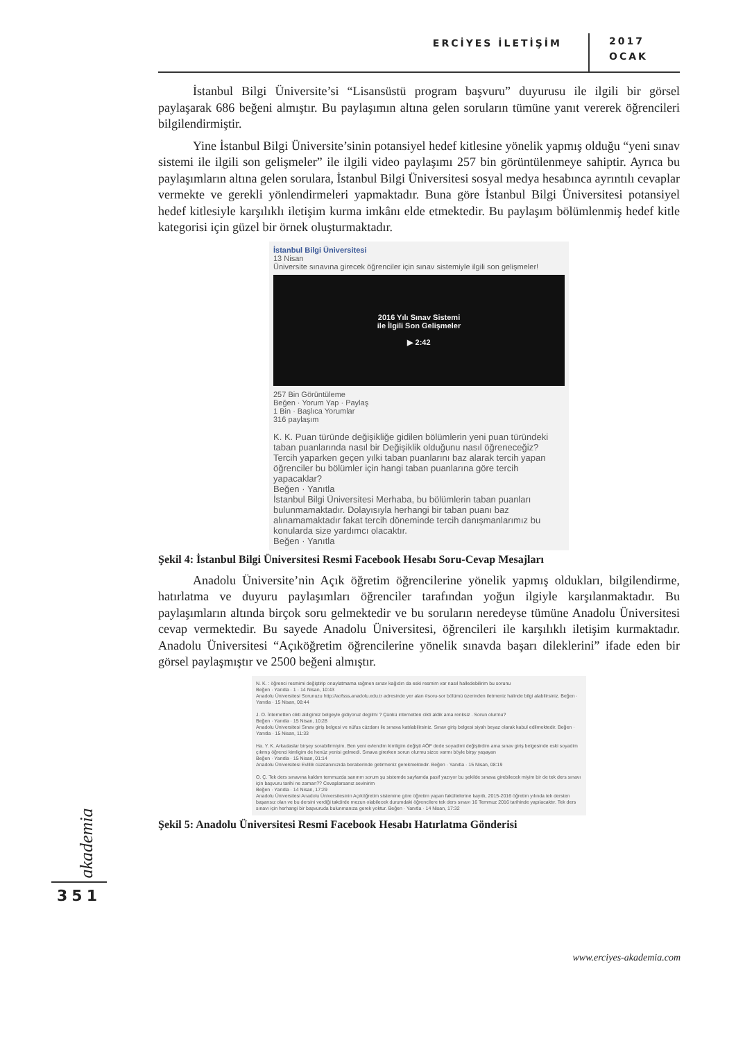ERCİYES İLETİŞİM 2017
OCAK
İstanbul Bilgi Üniversite’si “Lisansüstü program başvuru” duyurusu ile ilgili bir görsel paylaşarak 686 beğeni almıştır. Bu paylaşımın altına gelen soruların tümüne yanıt vererek öğrencileri bilgilendirmiştir.
Yine İstanbul Bilgi Üniversite’sinin potansiyel hedef kitlesine yönelik yapmış olduğu “yeni sınav sistemi ile ilgili son gelişmeler” ile ilgili video paylaşımı 257 bin görüntülenmeye sahiptir. Ayrıca bu paylaşımların altına gelen sorulara, İstanbul Bilgi Üniversitesi sosyal medya hesabınca ayrıntılı cevaplar vermekte ve gerekli yönlendirmeleri yapmaktadır. Buna göre İstanbul Bilgi Üniversitesi potansiyel hedef kitlesiyle karşılıklı iletişim kurma imkânı elde etmektedir. Bu paylaşım bölümlenmiş hedef kitle kategorisi için güzel bir örnek oluşturmaktadır.
İstanbul Bilgi Üniversitesi
13 Nisan
Üniversite sınavına girecek öğrenciler için sınav sistemiyle ilgili son gelişmeler!
2016 Yılı Sınav Sistemi
ile İlgili Son Gelişmeler
▶ 2:42
257 Bin Görüntüleme
Beğen · Yorum Yap · Paylaş
1 Bin · Başlıca Yorumlar
316 paylaşım
K. K. Puan türünde değişikliğe gidilen bölümlerin yeni puan türündeki taban puanlarında nasıl bir Değişiklik olduğunu nasıl öğreneceğiz? Tercih yaparken geçen yılki taban puanlarını baz alarak tercih yapan öğrenciler bu bölümler için hangi taban puanlarına göre tercih yapacaklar?
Beğen · Yanıtla
İstanbul Bilgi Üniversitesi Merhaba, bu bölümlerin taban puanları bulunmamaktadır. Dolayısıyla herhangi bir taban puanı baz alınamamaktadır fakat tercih döneminde tercih danışmanlarımız bu konularda size yardımcı olacaktır.
Beğen · Yanıtla
Şekil 4: İstanbul Bilgi Üniversitesi Resmi Facebook Hesabı Soru-Cevap Mesajları
Anadolu Üniversite’nin Açık öğretim öğrencilerine yönelik yapmış oldukları, bilgilendirme, hatırlatma ve duyuru paylaşımları öğrenciler tarafından yoğun ilgiyle karşılanmaktadır. Bu paylaşımların altında birçok soru gelmektedir ve bu soruların neredeyse tümüne Anadolu Üniversitesi cevap vermektedir. Bu sayede Anadolu Üniversitesi, öğrencileri ile karşılıklı iletişim kurmaktadır. Anadolu Üniversitesi “Açıköğretim öğrencilerine yönelik sınavda başarı dileklerini” ifade eden bir görsel paylaşmıştır ve 2500 beğeni almıştır.
N. K. : öğrenci resmimi değiştirip onaylatmama rağmen sınav kağıdın da eski resmim var nasıl halledebilirim bu sorunu
Beğen · Yanıtla · 1 · 14 Nisan, 10:43
Anadolu Üniversitesi Sorunuzu http://aofsss.anadolu.edu.tr adresinde yer alan #soru-sor bölümü üzerinden iletmeniz halinde bilgi alabilirsiniz. Beğen · Yanıtla · 15 Nisan, 08:44
J. O. İnternetten cikti aldigimiz belgeyle gidiyoruz degilmi ? Çünkü internetten cikti aldik ama renksiz . Sorun olurmu?
Beğen · Yanıtla · 15 Nisan, 10:28
Anadolu Üniversitesi Sınav giriş belgesi ve nüfus cüzdanı ile sınava katılabilirsiniz. Sınav giriş belgesi siyah beyaz olarak kabul edilmektedir. Beğen · Yanıtla · 15 Nisan, 11:33
Ha. Y. K. Arkadaslar birşey sorabilirmiyim. Ben yeni evlendim kimligim değişti AÖF dede soyadimi değiştirdim ama sınav giriş belgesinde eski soyadim çıkmış öğrenci kimligim de henüz yenisi gelmedi. Sınava girerken sorun olurmu sizce varmı böyle birşy yaşayan
Beğen · Yanıtla · 15 Nisan, 01:14
Anadolu Üniversitesi Evlilik cüzdanınızıda beraberinde getirmeniz gerekmektedir. Beğen · Yanıtla · 15 Nisan, 08:19
O. Ç. Tek ders sınavına kaldım temmuzda sanırım sorum şu sistemde sayfamda pasif yazıyor bu şekilde sınava girebilecek miyim bir de tek ders sınavı için başvuru tarihi ne zaman?? Cevaplarsanız sevinirim
Beğen · Yanıtla · 14 Nisan, 17:29
Anadolu Üniversitesi Anadolu Üniversitesinin Açıköğretim sistemine göre öğretim yapan fakültelerine kayıtlı, 2015-2016 öğretim yılında tek dersten başarısız olan ve bu dersini verdiği takdirde mezun olabilecek durumdaki öğrencilere tek ders sınavı 16 Temmuz 2016 tarihinde yapılacaktır. Tek ders sınavı için herhangi bir başvuruda bulunmanıza gerek yoktur. Beğen · Yanıtla · 14 Nisan, 17:32
Şekil 5: Anadolu Üniversitesi Resmi Facebook Hesabı Hatırlatma Gönderisi
akademia
351
www.erciyes-akademia.com